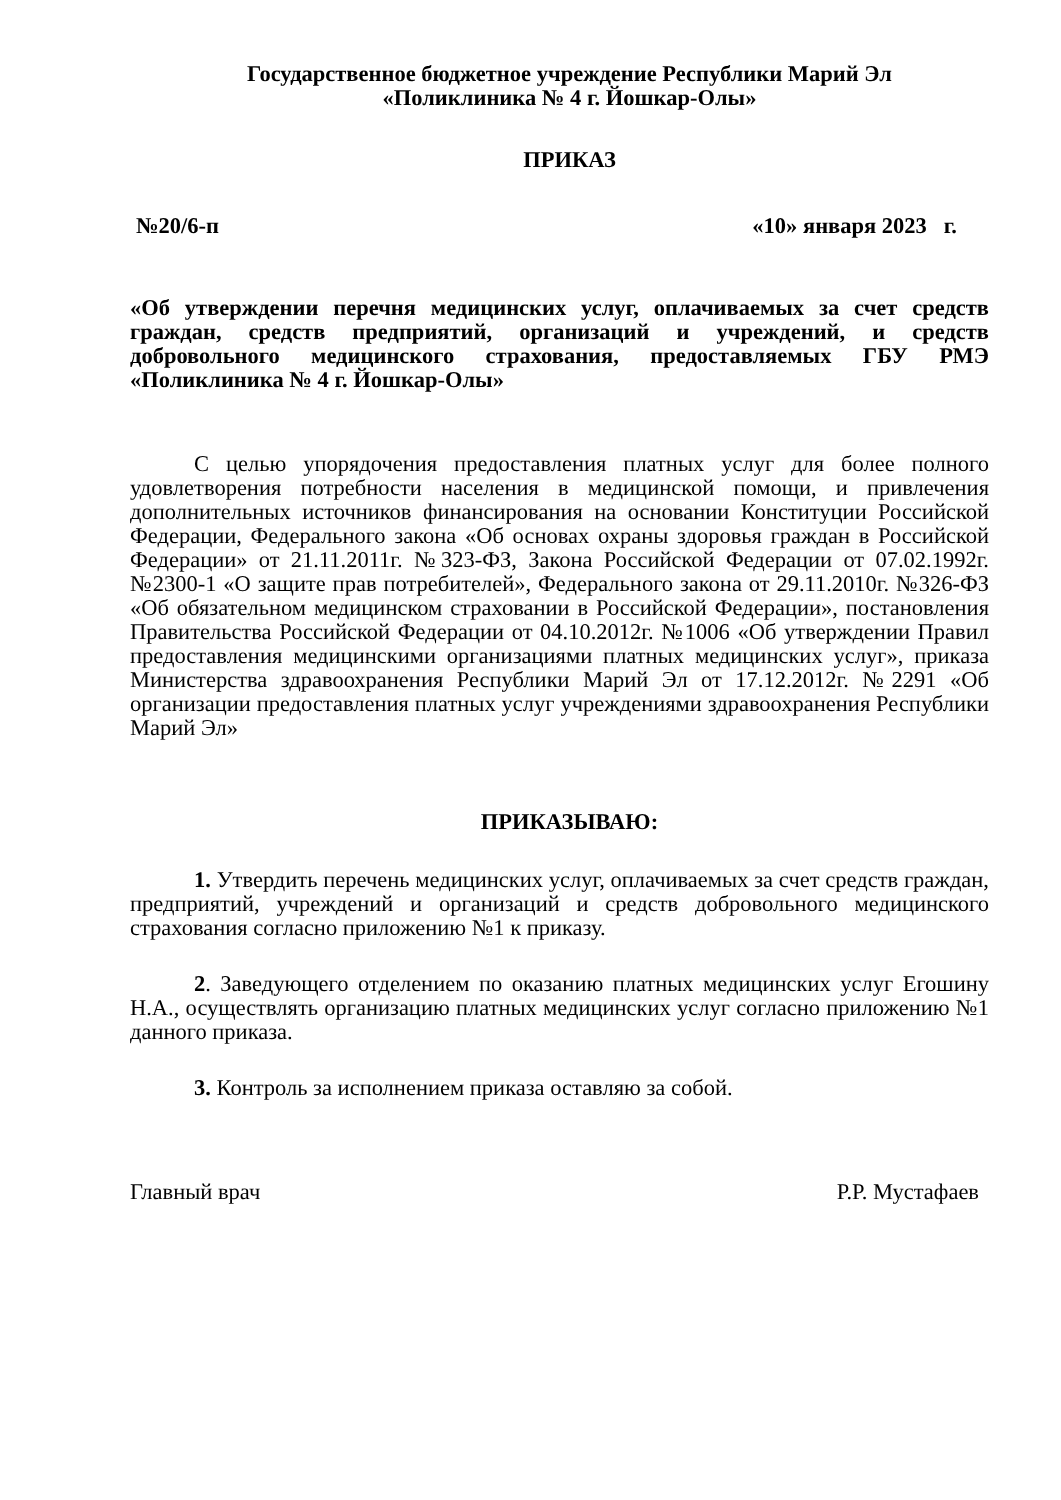Государственное бюджетное учреждение Республики Марий Эл
«Поликлиника № 4 г. Йошкар-Олы»
ПРИКАЗ
№20/6-п «10» января 2023 г.
«Об утверждении перечня медицинских услуг, оплачиваемых за счет средств граждан, средств предприятий, организаций и учреждений, и средств добровольного медицинского страхования, предоставляемых ГБУ РМЭ «Поликлиника № 4 г. Йошкар-Олы»
С целью упорядочения предоставления платных услуг для более полного удовлетворения потребности населения в медицинской помощи, и привлечения дополнительных источников финансирования на основании Конституции Российской Федерации, Федерального закона «Об основах охраны здоровья граждан в Российской Федерации» от 21.11.2011г. №323-ФЗ, Закона Российской Федерации от 07.02.1992г. №2300-1 «О защите прав потребителей», Федерального закона от 29.11.2010г. №326-ФЗ «Об обязательном медицинском страховании в Российской Федерации», постановления Правительства Российской Федерации от 04.10.2012г. №1006 «Об утверждении Правил предоставления медицинскими организациями платных медицинских услуг», приказа Министерства здравоохранения Республики Марий Эл от 17.12.2012г. №2291 «Об организации предоставления платных услуг учреждениями здравоохранения Республики Марий Эл»
ПРИКАЗЫВАЮ:
1. Утвердить перечень медицинских услуг, оплачиваемых за счет средств граждан, предприятий, учреждений и организаций и средств добровольного медицинского страхования согласно приложению №1 к приказу.
2. Заведующего отделением по оказанию платных медицинских услуг Егошину Н.А., осуществлять организацию платных медицинских услуг согласно приложению №1 данного приказа.
3. Контроль за исполнением приказа оставляю за собой.
Главный врач Р.Р. Мустафаев